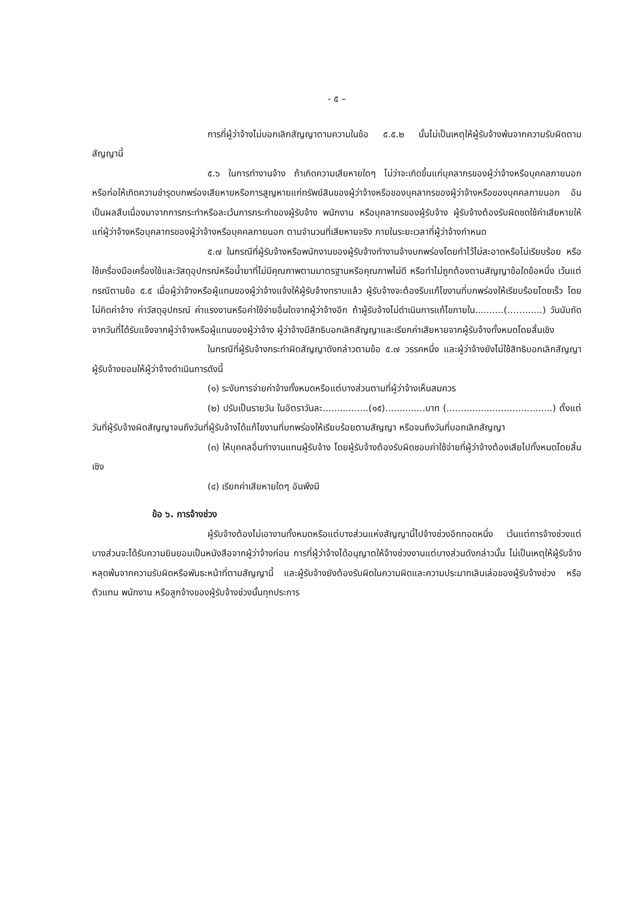- ๕ –
การที่ผู้ว่าจ้างไม่บอกเลิกสัญญาตามความในข้อ ๕.๕.๒ นั้นไม่เป็นเหตุให้ผู้รับจ้างพ้นจากความรับผิดตามสัญญานี้
๕.๖ ในการทำงานจ้าง ถ้าเกิดความเสียหายใดๆ ไม่ว่าจะเกิดขึ้นแก่บุคลากรของผู้ว่าจ้างหรือบุคคลภายนอก หรือก่อให้เกิดความชำรุดบกพร่องเสียหายหรือการสูญหายแก่ทรัพย์สินของผู้ว่าจ้างหรือของบุคลากรของผู้ว่าจ้างหรือของบุคคลภายนอก อันเป็นผลสืบเนื่องมาจากการกระทำหรือละเว้นการกระทำของผู้รับจ้าง พนักงาน หรือบุคลากรของผู้รับจ้าง ผู้รับจ้างต้องรับผิดชดใช้ค่าเสียหายให้แก่ผู้ว่าจ้างหรือบุคลากรของผู้ว่าจ้างหรือบุคคลภายนอก ตามจำนวนที่เสียหายจริง ภายในระยะเวลาที่ผู้ว่าจ้างกำหนด
๕.๗ ในกรณีที่ผู้รับจ้างหรือพนักงานของผู้รับจ้างทำงานจ้างบกพร่องโดยทำไว้ไม่สะอาดหรือไม่เรียบร้อย หรือใช้เครื่องมือเครื่องใช้และวัสดุอุปกรณ์หรือน้ำยาที่ไม่มีคุณภาพตามมาตรฐานหรือคุณภาพไม่ดี หรือทำไม่ถูกต้องตามสัญญาข้อใดข้อหนึ่ง เว้นแต่กรณีตามข้อ ๕.๕ เมื่อผู้ว่าจ้างหรือผู้แทนของผู้ว่าจ้างแจ้งให้ผู้รับจ้างทราบแล้ว ผู้รับจ้างจะต้องรีบแก้ไขงานที่บกพร่องให้เรียบร้อยโดยเร็ว โดยไม่คิดค่าจ้าง ค่าวัสดุอุปกรณ์ ค่าแรงงานหรือค่าใช้จ่ายอื่นใดจากผู้ว่าจ้างอีก ถ้าผู้รับจ้างไม่ดำเนินการแก้ไขภายใน..........(……......) วันนับถัดจากวันที่ได้รับแจ้งจากผู้ว่าจ้างหรือผู้แทนของผู้ว่าจ้าง ผู้ว่าจ้างมีสิทธิบอกเลิกสัญญาและเรียกค่าเสียหายจากผู้รับจ้างทั้งหมดโดยสิ้นเชิง
ในกรณีที่ผู้รับจ้างกระทำผิดสัญญาดังกล่าวตามข้อ ๕.๗ วรรคหนึ่ง และผู้ว่าจ้างยังไม่ใช้สิทธิบอกเลิกสัญญา ผู้รับจ้างยอมให้ผู้ว่าจ้างดำเนินการดังนี้
(๑) ระงับการจ่ายค่าจ้างทั้งหมดหรือแต่บางส่วนตามที่ผู้ว่าจ้างเห็นสมควร
(๒) ปรับเป็นรายวัน ในอัตราวันละ................(๑๕)..............บาท (.....................................) ตั้งแต่วันที่ผู้รับจ้างผิดสัญญาจนถึงวันที่ผู้รับจ้างได้แก้ไขงานที่บกพร่องให้เรียบร้อยตามสัญญา หรือจนถึงวันที่บอกเลิกสัญญา
(๓) ให้บุคคลอื่นทำงานแทนผู้รับจ้าง โดยผู้รับจ้างต้องรับผิดชอบค่าใช้จ่ายที่ผู้ว่าจ้างต้องเสียไปทั้งหมดโดยสิ้นเชิง
(๔) เรียกค่าเสียหายใดๆ อันพึงมี
ข้อ ๖. การจ้างช่วง
ผู้รับจ้างต้องไม่เอางานทั้งหมดหรือแต่บางส่วนแห่งสัญญานี้ไปจ้างช่วงอีกทอดหนึ่ง เว้นแต่การจ้างช่วงแต่บางส่วนจะได้รับความยินยอมเป็นหนังสือจากผู้ว่าจ้างก่อน การที่ผู้ว่าจ้างได้อนุญาตให้จ้างช่วงงานแต่บางส่วนดังกล่าวนั้น ไม่เป็นเหตุให้ผู้รับจ้างหลุดพ้นจากความรับผิดหรือพันธะหน้าที่ตามสัญญานี้ และผู้รับจ้างยังต้องรับผิดในความผิดและความประมาทเลินเล่อของผู้รับจ้างช่วง หรือตัวแทน พนักงาน หรือลูกจ้างของผู้รับจ้างช่วงนั้นทุกประการ